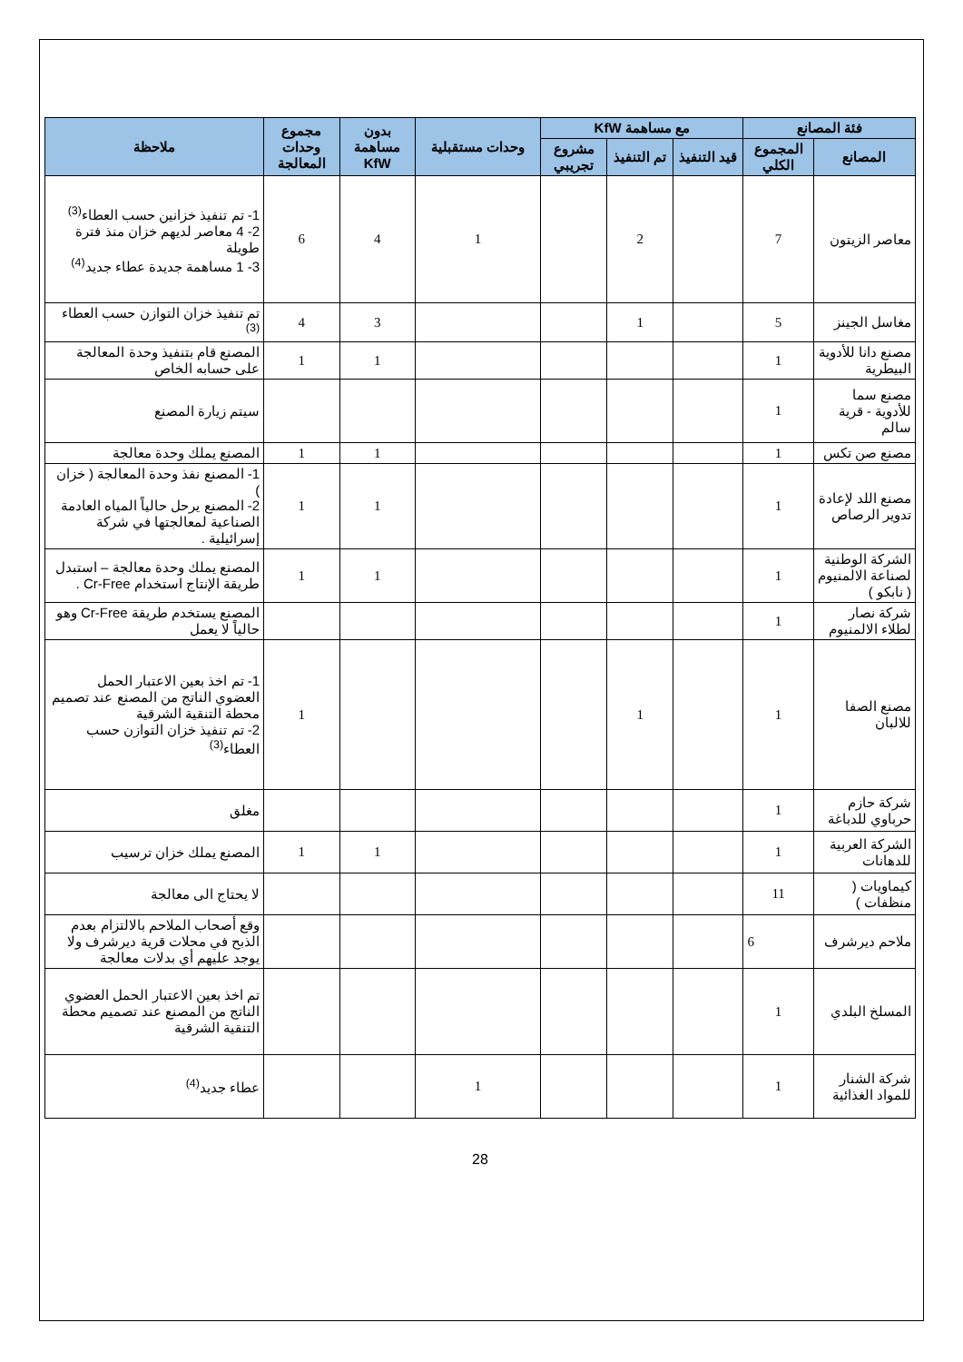| فئة المصانع | | مع مساهمة KfW | | | وحدات مستقبلية | بدون مساهمة KfW | مجموع وحدات المعالجة | ملاحظة |
| --- | --- | --- | --- | --- | --- | --- | --- | --- |
| المصانع | المجموع الكلي | قيد التنفيذ | تم التنفيذ | مشروع تجريبي | | | | |
| معاصر الزيتون | 7 | | 2 | | 1 | 4 | 6 | 1- تم تنفيذ خزانين حسب العطاء<sup>(3)</sup> 2- 4 معاصر لديهم خزان منذ فترة طويلة 3- 1 مساهمة جديدة عطاء جديد<sup>(4)</sup> |
| مغاسل الجينز | 5 | | 1 | | | 3 | 4 | تم تنفيذ خزان التوازن حسب العطاء <sup>(3)</sup> |
| مصنع دانا للأدوية البيطرية | 1 | | | | | 1 | 1 | المصنع قام بتنفيذ وحدة المعالجة على حسابه الخاص |
| مصنع سما للأدوية - قرية سالم | 1 | | | | | | | سيتم زيارة المصنع |
| مصنع صن تكس | 1 | | | | | 1 | 1 | المصنع يملك وحدة معالجة |
| مصنع اللد لإعادة تدوير الرصاص | 1 | | | | | 1 | 1 | 1- المصنع نفذ وحدة المعالجة ( خزان ) 2- المصنع يرحل حالياً المياه العادمة الصناعية لمعالجتها في شركة إسرائيلية . |
| الشركة الوطنية لصناعة الالمنيوم ( نابكو ) | 1 | | | | | 1 | 1 | المصنع يملك وحدة معالجة – استبدل طريقة الإنتاج استخدام Cr-Free . |
| شركة نصار لطلاء الالمنيوم | 1 | | | | | | | المصنع يستخدم طريقة Cr-Free وهو حالياً لا يعمل |
| مصنع الصفا للالبان | 1 | | 1 | | | | 1 | 1- تم اخذ بعين الاعتبار الحمل العضوي الناتج من المصنع عند تصميم محطة التنقية الشرقية 2- تم تنفيذ خزان التوازن حسب العطاء<sup>(3)</sup> |
| شركة حازم حرباوي للدباغة | 1 | | | | | | | مغلق |
| الشركة العربية للدهانات | 1 | | | | | 1 | 1 | المصنع يملك خزان ترسيب |
| كيماويات ( منظفات ) | 11 | | | | | | | لا يحتاج الى معالجة |
| ملاحم ديرشرف | 6 | | | | | | | وقع أصحاب الملاحم بالالتزام بعدم الذبح في محلات قرية ديرشرف ولا يوجد عليهم أي بدلات معالجة |
| المسلخ البلدي | 1 | | | | | | | تم اخذ بعين الاعتبار الحمل العضوي الناتج من المصنع عند تصميم محطة التنقية الشرقية |
| شركة الشنار للمواد الغذائية | 1 | | | | 1 | | | عطاء جديد<sup>(4)</sup> |
28